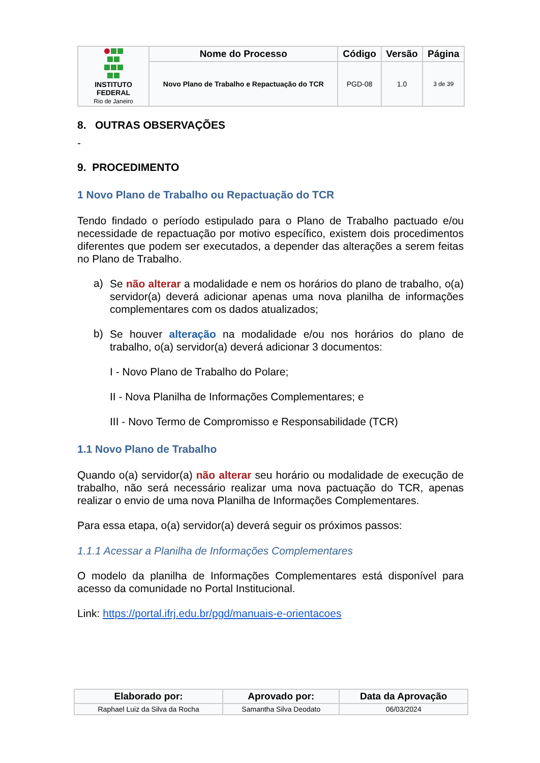| INSTITUTO FEDERAL Rio de Janeiro | Nome do Processo | Código | Versão | Página |
| | Novo Plano de Trabalho e Repactuação do TCR | PGD-08 | 1.0 | 3 de 39 |
8. OUTRAS OBSERVAÇÕES
-
9. PROCEDIMENTO
1 Novo Plano de Trabalho ou Repactuação do TCR
Tendo findado o período estipulado para o Plano de Trabalho pactuado e/ou necessidade de repactuação por motivo específico, existem dois procedimentos diferentes que podem ser executados, a depender das alterações a serem feitas no Plano de Trabalho.
a)
Se não alterar a modalidade e nem os horários do plano de trabalho, o(a) servidor(a) deverá adicionar apenas uma nova planilha de informações complementares com os dados atualizados;
b)
Se houver alteração na modalidade e/ou nos horários do plano de trabalho, o(a) servidor(a) deverá adicionar 3 documentos:
I - Novo Plano de Trabalho do Polare;
II - Nova Planilha de Informações Complementares; e
III - Novo Termo de Compromisso e Responsabilidade (TCR)
1.1 Novo Plano de Trabalho
Quando o(a) servidor(a) não alterar seu horário ou modalidade de execução de trabalho, não será necessário realizar uma nova pactuação do TCR, apenas realizar o envio de uma nova Planilha de Informações Complementares.
Para essa etapa, o(a) servidor(a) deverá seguir os próximos passos:
1.1.1 Acessar a Planilha de Informações Complementares
O modelo da planilha de Informações Complementares está disponível para acesso da comunidade no Portal Institucional.
Link: https://portal.ifrj.edu.br/pgd/manuais-e-orientacoes
| Elaborado por: | Aprovado por: | Data da Aprovação |
| --- | --- | --- |
| Raphael Luiz da Silva da Rocha | Samantha Silva Deodato | 06/03/2024 |